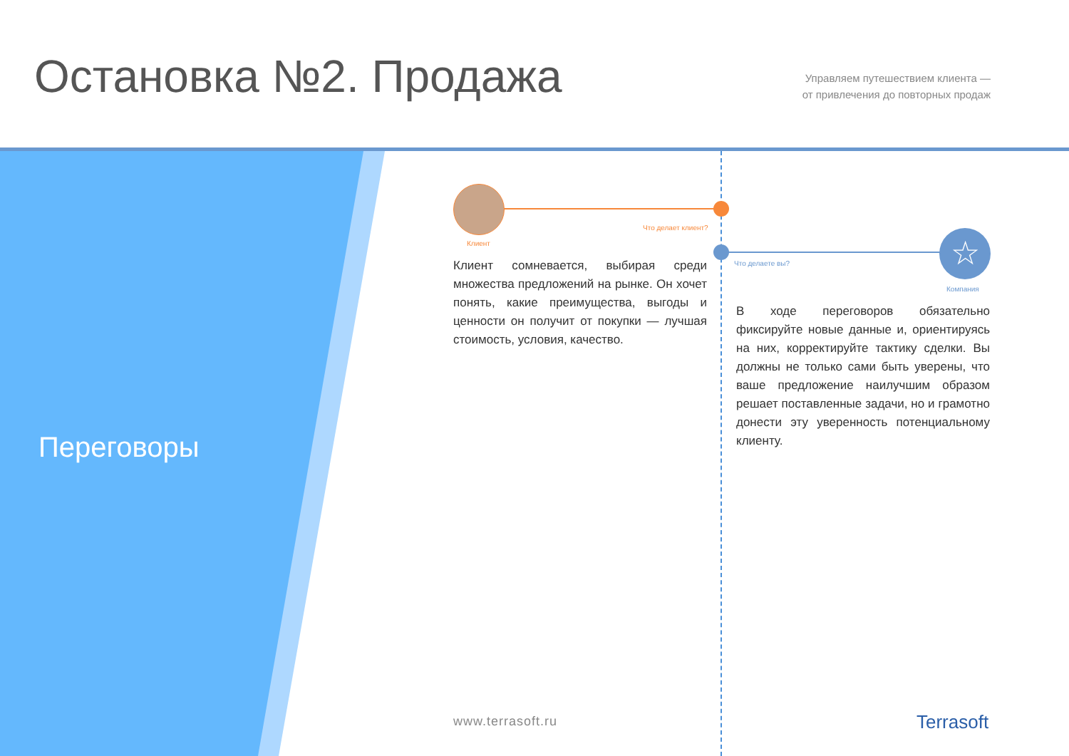Остановка №2. Продажа
Управляем путешествием клиента —
от привлечения до повторных продаж
☆
Переговоры
Что делает клиент?
Клиент
Что делаете вы?
Компания
Клиент сомневается, выбирая среди множества предложений на рынке. Он хочет понять, какие преимущества, выгоды и ценности он получит от покупки — лучшая стоимость, условия, качество.
В ходе переговоров обязательно фиксируйте новые данные и, ориентируясь на них, корректируйте тактику сделки. Вы должны не только сами быть уверены, что ваше предложение наилучшим образом решает поставленные задачи, но и грамотно донести эту уверенность потенциальному клиенту.
www.terrasoft.ru Terrasoft